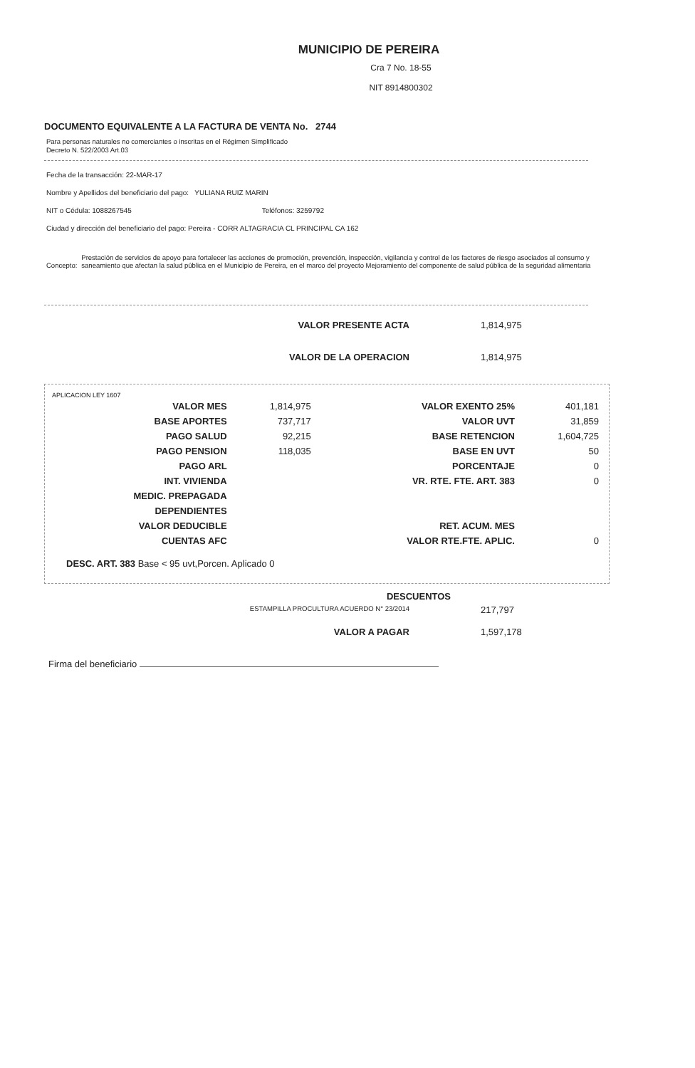MUNICIPIO DE PEREIRA
Cra 7 No. 18-55
NIT 8914800302
DOCUMENTO EQUIVALENTE A LA FACTURA DE VENTA No. 2744
Para personas naturales no comerciantes o inscritas en el Régimen Simplificado
Decreto N. 522/2003 Art.03
Fecha de la transacción: 22-MAR-17
Nombre y Apellidos del beneficiario del pago: YULIANA RUIZ MARIN
NIT o Cédula: 1088267545 Teléfonos: 3259792
Ciudad y dirección del beneficiario del pago: Pereira - CORR ALTAGRACIA CL PRINCIPAL CA 162
Concepto: Prestación de servicios de apoyo para fortalecer las acciones de promoción, prevención, inspección, vigilancia y control de los factores de riesgo asociados al consumo y saneamiento que afectan la salud pública en el Municipio de Pereira, en el marco del proyecto Mejoramiento del componente de salud pública de la seguridad alimentaria
VALOR PRESENTE ACTA 1,814,975
VALOR DE LA OPERACION 1,814,975
APLICACION LEY 1607
| VALOR MES | 1,814,975 | VALOR EXENTO 25% | 401,181 |
| BASE APORTES | 737,717 | VALOR UVT | 31,859 |
| PAGO SALUD | 92,215 | BASE RETENCION | 1,604,725 |
| PAGO PENSION | 118,035 | BASE EN UVT | 50 |
| PAGO ARL | | PORCENTAJE | 0 |
| INT. VIVIENDA | | VR. RTE. FTE. ART. 383 | 0 |
| MEDIC. PREPAGADA | | | |
| DEPENDIENTES | | | |
| VALOR DEDUCIBLE | | RET. ACUM. MES | |
| CUENTAS AFC | | VALOR RTE.FTE. APLIC. | 0 |
DESC. ART. 383 Base < 95 uvt,Porcen. Aplicado 0
DESCUENTOS
ESTAMPILLA PROCULTURA ACUERDO N° 23/2014 217,797
VALOR A PAGAR 1,597,178
Firma del beneficiario